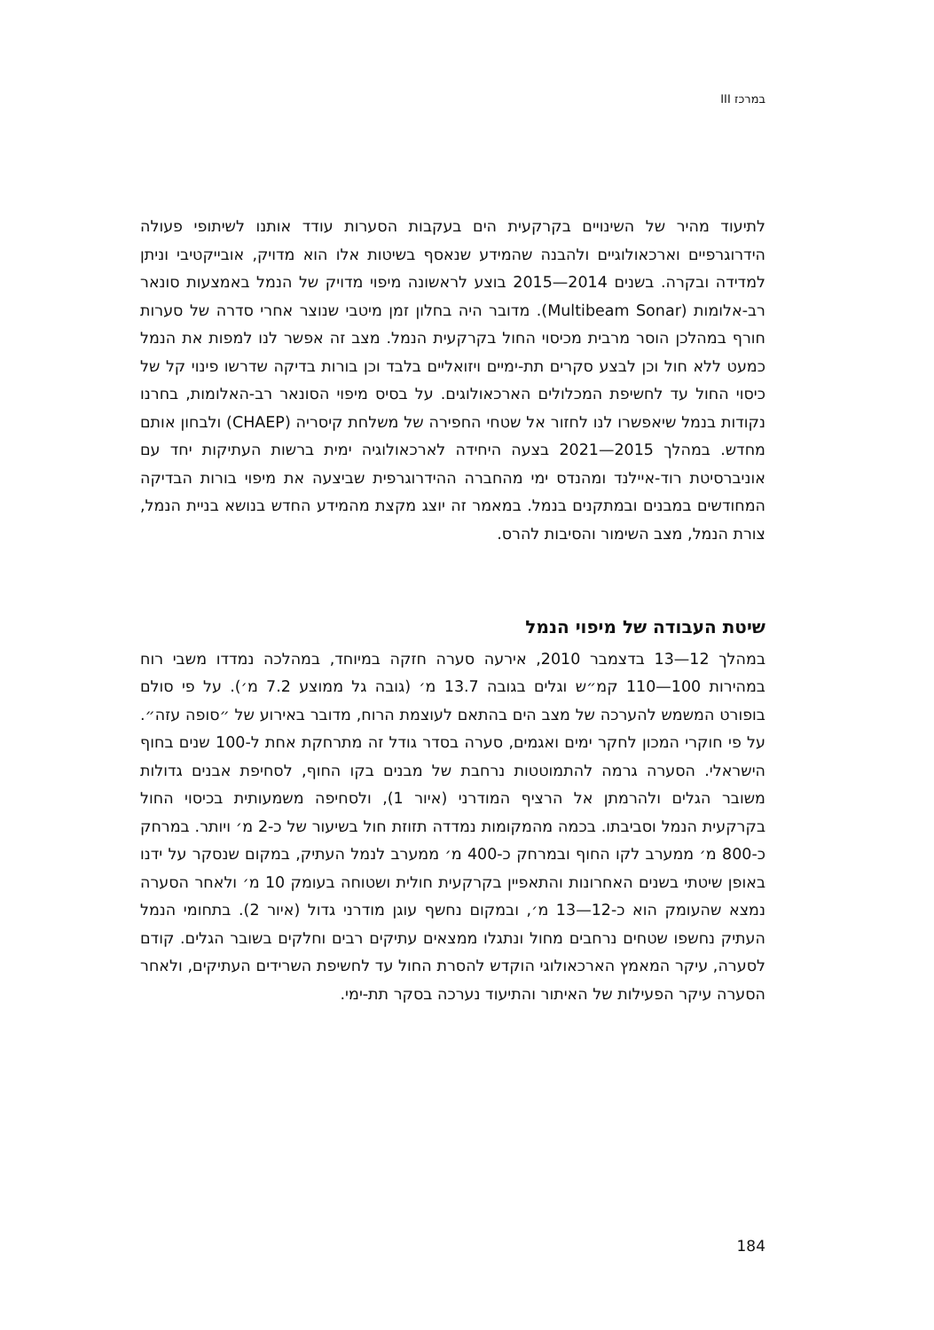במרכז III
לתיעוד מהיר של השינויים בקרקעית הים בעקבות הסערות עודד אותנו לשיתופי פעולה הידרוגרפיים וארכאולוגיים ולהבנה שהמידע שנאסף בשיטות אלו הוא מדויק, אובייקטיבי וניתן למדידה ובקרה. בשנים 2014—2015 בוצע לראשונה מיפוי מדויק של הנמל באמצעות סונאר רב-אלומות (Multibeam Sonar). מדובר היה בחלון זמן מיטבי שנוצר אחרי סדרה של סערות חורף במהלכן הוסר מרבית מכיסוי החול בקרקעית הנמל. מצב זה אפשר לנו למפות את הנמל כמעט ללא חול וכן לבצע סקרים תת-ימיים ויזואליים בלבד וכן בורות בדיקה שדרשו פינוי קל של כיסוי החול עד לחשיפת המכלולים הארכאולוגים. על בסיס מיפוי הסונאר רב-האלומות, בחרנו נקודות בנמל שיאפשרו לנו לחזור אל שטחי החפירה של משלחת קיסריה (CHAEP) ולבחון אותם מחדש. במהלך 2015—2021 בצעה היחידה לארכאולוגיה ימית ברשות העתיקות יחד עם אוניברסיטת רוד-איילנד ומהנדס ימי מהחברה ההידרוגרפית שביצעה את מיפוי בורות הבדיקה המחודשים במבנים ובמתקנים בנמל. במאמר זה יוצג מקצת מהמידע החדש בנושא בניית הנמל, צורת הנמל, מצב השימור והסיבות להרס.
שיטת העבודה של מיפוי הנמל
במהלך 12—13 בדצמבר 2010, אירעה סערה חזקה במיוחד, במהלכה נמדדו משבי רוח במהירות 100—110 קמ״ש וגלים בגובה 13.7 מ׳ (גובה גל ממוצע 7.2 מ׳). על פי סולם בופורט המשמש להערכה של מצב הים בהתאם לעוצמת הרוח, מדובר באירוע של ״סופה עזה״. על פי חוקרי המכון לחקר ימים ואגמים, סערה בסדר גודל זה מתרחקת אחת ל-100 שנים בחוף הישראלי. הסערה גרמה להתמוטטות נרחבת של מבנים בקו החוף, לסחיפת אבנים גדולות משובר הגלים ולהרמתן אל הרציף המודרני (איור 1), ולסחיפה משמעותית בכיסוי החול בקרקעית הנמל וסביבתו. בכמה מהמקומות נמדדה תזוזת חול בשיעור של כ-2 מ׳ ויותר. במרחק כ-800 מ׳ ממערב לקו החוף ובמרחק כ-400 מ׳ ממערב לנמל העתיק, במקום שנסקר על ידנו באופן שיטתי בשנים האחרונות והתאפיין בקרקעית חולית ושטוחה בעומק 10 מ׳ ולאחר הסערה נמצא שהעומק הוא כ-12—13 מ׳, ובמקום נחשף עוגן מודרני גדול (איור 2). בתחומי הנמל העתיק נחשפו שטחים נרחבים מחול ונתגלו ממצאים עתיקים רבים וחלקים בשובר הגלים. קודם לסערה, עיקר המאמץ הארכאולוגי הוקדש להסרת החול עד לחשיפת השרידים העתיקים, ולאחר הסערה עיקר הפעילות של האיתור והתיעוד נערכה בסקר תת-ימי.
184